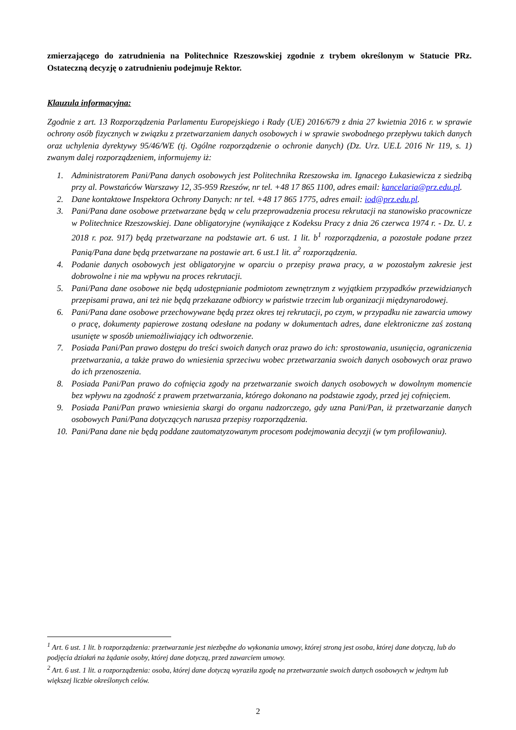zmierzającego do zatrudnienia na Politechnice Rzeszowskiej zgodnie z trybem określonym w Statucie PRz. Ostateczną decyzję o zatrudnieniu podejmuje Rektor.
Klauzula informacyjna:
Zgodnie z art. 13 Rozporządzenia Parlamentu Europejskiego i Rady (UE) 2016/679 z dnia 27 kwietnia 2016 r. w sprawie ochrony osób fizycznych w związku z przetwarzaniem danych osobowych i w sprawie swobodnego przepływu takich danych oraz uchylenia dyrektywy 95/46/WE (tj. Ogólne rozporządzenie o ochronie danych) (Dz. Urz. UE.L 2016 Nr 119, s. 1) zwanym dalej rozporządzeniem, informujemy iż:
1. Administratorem Pani/Pana danych osobowych jest Politechnika Rzeszowska im. Ignacego Łukasiewicza z siedzibą przy al. Powstańców Warszawy 12, 35-959 Rzeszów, nr tel. +48 17 865 1100, adres email: kancelaria@prz.edu.pl.
2. Dane kontaktowe Inspektora Ochrony Danych: nr tel. +48 17 865 1775, adres email: iod@prz.edu.pl.
3. Pani/Pana dane osobowe przetwarzane będą w celu przeprowadzenia procesu rekrutacji na stanowisko pracownicze w Politechnice Rzeszowskiej. Dane obligatoryjne (wynikające z Kodeksu Pracy z dnia 26 czerwca 1974 r. - Dz. U. z 2018 r. poz. 917) będą przetwarzane na podstawie art. 6 ust. 1 lit. b<sup>1</sup> rozporządzenia, a pozostałe podane przez Panią/Pana dane będą przetwarzane na postawie art. 6 ust.1 lit. a<sup>2</sup> rozporządzenia.
4. Podanie danych osobowych jest obligatoryjne w oparciu o przepisy prawa pracy, a w pozostałym zakresie jest dobrowolne i nie ma wpływu na proces rekrutacji.
5. Pani/Pana dane osobowe nie będą udostępnianie podmiotom zewnętrznym z wyjątkiem przypadków przewidzianych przepisami prawa, ani też nie będą przekazane odbiorcy w państwie trzecim lub organizacji międzynarodowej.
6. Pani/Pana dane osobowe przechowywane będą przez okres tej rekrutacji, po czym, w przypadku nie zawarcia umowy o pracę, dokumenty papierowe zostaną odesłane na podany w dokumentach adres, dane elektroniczne zaś zostaną usunięte w sposób uniemożliwiający ich odtworzenie.
7. Posiada Pani/Pan prawo dostępu do treści swoich danych oraz prawo do ich: sprostowania, usunięcia, ograniczenia przetwarzania, a także prawo do wniesienia sprzeciwu wobec przetwarzania swoich danych osobowych oraz prawo do ich przenoszenia.
8. Posiada Pani/Pan prawo do cofnięcia zgody na przetwarzanie swoich danych osobowych w dowolnym momencie bez wpływu na zgodność z prawem przetwarzania, którego dokonano na podstawie zgody, przed jej cofnięciem.
9. Posiada Pani/Pan prawo wniesienia skargi do organu nadzorczego, gdy uzna Pani/Pan, iż przetwarzanie danych osobowych Pani/Pana dotyczących narusza przepisy rozporządzenia.
10. Pani/Pana dane nie będą poddane zautomatyzowanym procesom podejmowania decyzji (w tym profilowaniu).
<sup>1</sup> Art. 6 ust. 1 lit. b rozporządzenia: przetwarzanie jest niezbędne do wykonania umowy, której stroną jest osoba, której dane dotyczą, lub do podjęcia działań na żądanie osoby, której dane dotyczą, przed zawarciem umowy.
<sup>2</sup> Art. 6 ust. 1 lit. a rozporządzenia: osoba, której dane dotyczą wyraziła zgodę na przetwarzanie swoich danych osobowych w jednym lub większej liczbie określonych celów.
2